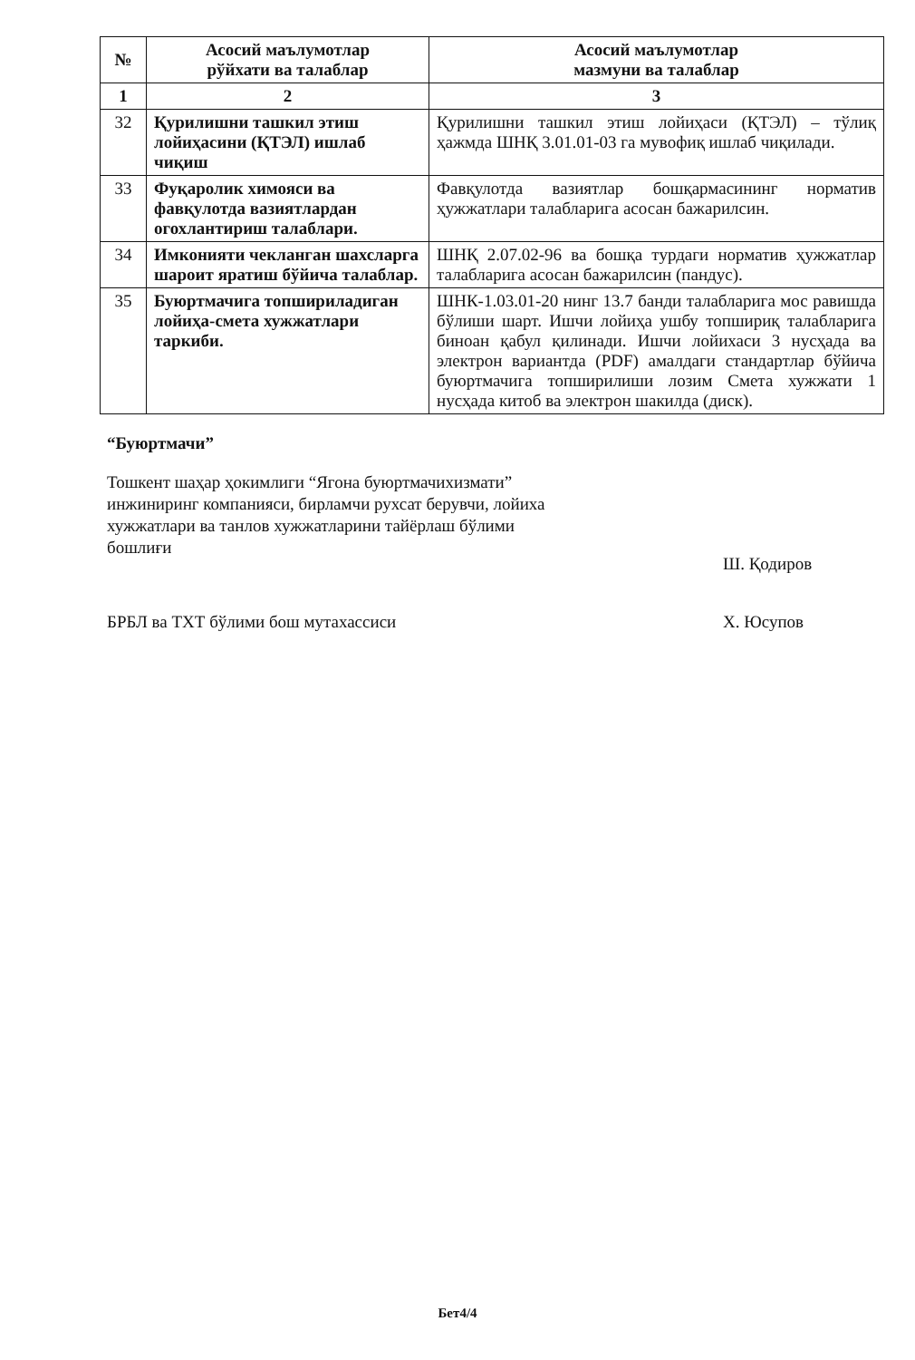| № | Асосий маълумотлар рўйхати ва талаблар | Асосий маълумотлар мазмуни ва талаблар |
| --- | --- | --- |
| 1 | 2 | 3 |
| 32 | Қурилишни ташкил этиш лойиҳасини (ҚТЭЛ) ишлаб чиқиш | Қурилишни ташкил этиш лойиҳаси (ҚТЭЛ) – тўлиқ ҳажмда ШНҚ 3.01.01-03 га мувофиқ ишлаб чиқилади. |
| 33 | Фуқаролик химояси ва фавқулотда вазиятлардан огохлантириш талаблари. | Фавқулотда вазиятлар бошқармасининг норматив ҳужжатлари талабларига асосан бажарилсин. |
| 34 | Имконияти чекланган шахсларга шароит яратиш бўйича талаблар. | ШНҚ 2.07.02-96 ва бошқа турдаги норматив ҳужжатлар талабларига асосан бажарилсин (пандус). |
| 35 | Буюртмачига топшириладиган лойиҳа-смета хужжатлари таркиби. | ШНК-1.03.01-20 нинг 13.7 банди талабларига мос равишда бўлиши шарт. Ишчи лойиҳа ушбу топшириқ талабларига биноан қабул қилинади. Ишчи лойихаси 3 нусҳада ва электрон вариантда (PDF) амалдаги стандартлар бўйича буюртмачига топширилиши лозим Смета хужжати 1 нусҳада китоб ва электрон шакилда (диск). |
“Буюртмачи”
Тошкент шаҳар ҳокимлиги “Ягона буюртмачихизмати” инжиниринг компанияси, бирламчи рухсат берувчи, лойиха хужжатлари ва танлов хужжатларини тайёрлаш бўлими бошлиғи
Ш. Қодиров
БРБЛ ва ТХТ бўлими бош мутахассиси Х. Юсупов
Бет4/4